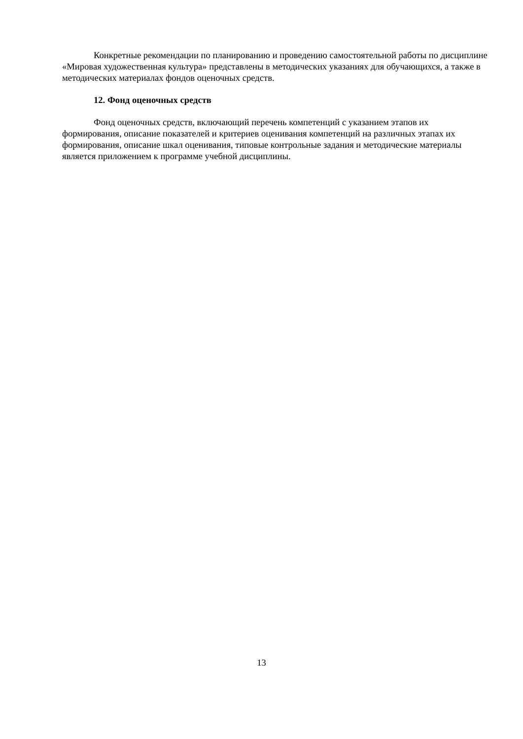Конкретные рекомендации по планированию и проведению самостоятельной работы по дисциплине «Мировая художественная культура» представлены в методических указаниях для обучающихся, а также в методических материалах фондов оценочных средств.
12. Фонд оценочных средств
Фонд оценочных средств, включающий перечень компетенций с указанием этапов их формирования, описание показателей и критериев оценивания компетенций на различных этапах их формирования, описание шкал оценивания, типовые контрольные задания и методические материалы является приложением к программе учебной дисциплины.
13